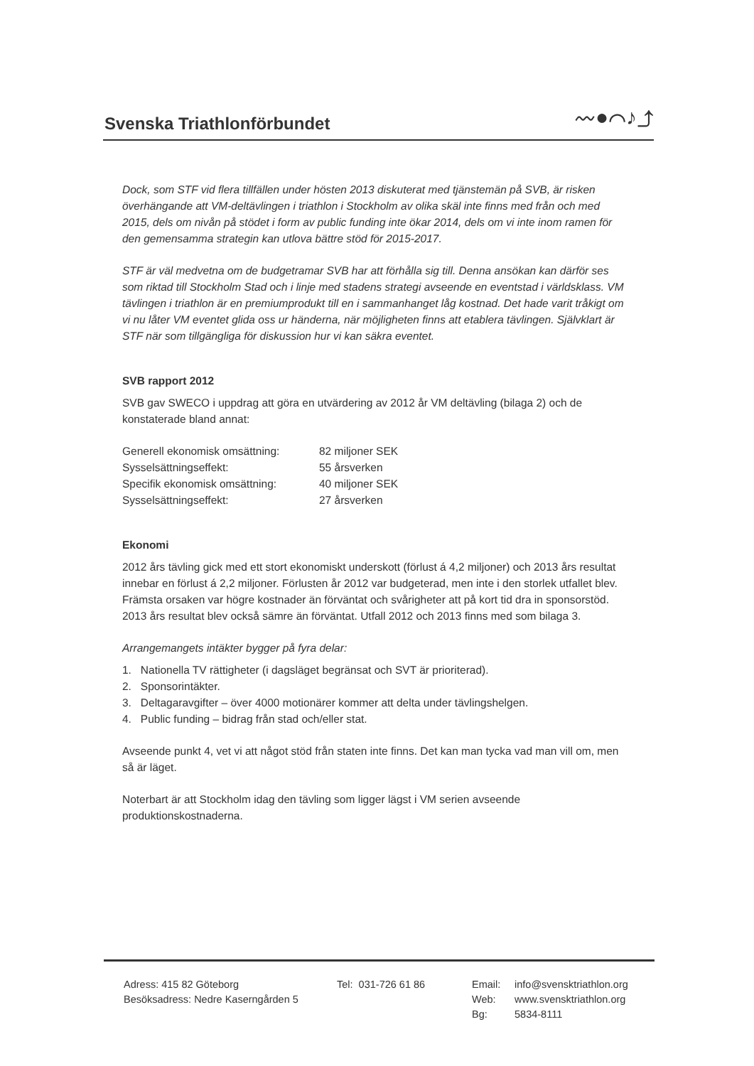Svenska Triathlonförbundet
〰●⌒♪⤴
Dock, som STF vid flera tillfällen under hösten 2013 diskuterat med tjänstemän på SVB, är risken överhängande att VM-deltävlingen i triathlon i Stockholm av olika skäl inte finns med från och med 2015, dels om nivån på stödet i form av public funding inte ökar 2014, dels om vi inte inom ramen för den gemensamma strategin kan utlova bättre stöd för 2015-2017.
STF är väl medvetna om de budgetramar SVB har att förhålla sig till. Denna ansökan kan därför ses som riktad till Stockholm Stad och i linje med stadens strategi avseende en eventstad i världsklass. VM tävlingen i triathlon är en premiumprodukt till en i sammanhanget låg kostnad. Det hade varit tråkigt om vi nu låter VM eventet glida oss ur händerna, när möjligheten finns att etablera tävlingen. Självklart är STF när som tillgängliga för diskussion hur vi kan säkra eventet.
SVB rapport 2012
SVB gav SWECO i uppdrag att göra en utvärdering av 2012 år VM deltävling (bilaga 2) och de konstaterade bland annat:
| Generell ekonomisk omsättning: | 82 miljoner SEK |
| Sysselsättningseffekt: | 55 årsverken |
| Specifik ekonomisk omsättning: | 40 miljoner SEK |
| Sysselsättningseffekt: | 27 årsverken |
Ekonomi
2012 års tävling gick med ett stort ekonomiskt underskott (förlust á 4,2 miljoner) och 2013 års resultat innebar en förlust á 2,2 miljoner. Förlusten år 2012 var budgeterad, men inte i den storlek utfallet blev. Främsta orsaken var högre kostnader än förväntat och svårigheter att på kort tid dra in sponsorstöd. 2013 års resultat blev också sämre än förväntat. Utfall 2012 och 2013 finns med som bilaga 3.
Arrangemangets intäkter bygger på fyra delar:
1. Nationella TV rättigheter (i dagsläget begränsat och SVT är prioriterad).
2. Sponsorintäkter.
3. Deltagaravgifter – över 4000 motionärer kommer att delta under tävlingshelgen.
4. Public funding – bidrag från stad och/eller stat.
Avseende punkt 4, vet vi att något stöd från staten inte finns. Det kan man tycka vad man vill om, men så är läget.
Noterbart är att Stockholm idag den tävling som ligger lägst i VM serien avseende produktionskostnaderna.
Adress: 415 82 Göteborg
Besöksadress: Nedre Kaserngården 5
Tel: 031-726 61 86 Email:
Web:
Bg:
info@svensktriathlon.org
www.svensktriathlon.org
5834-8111